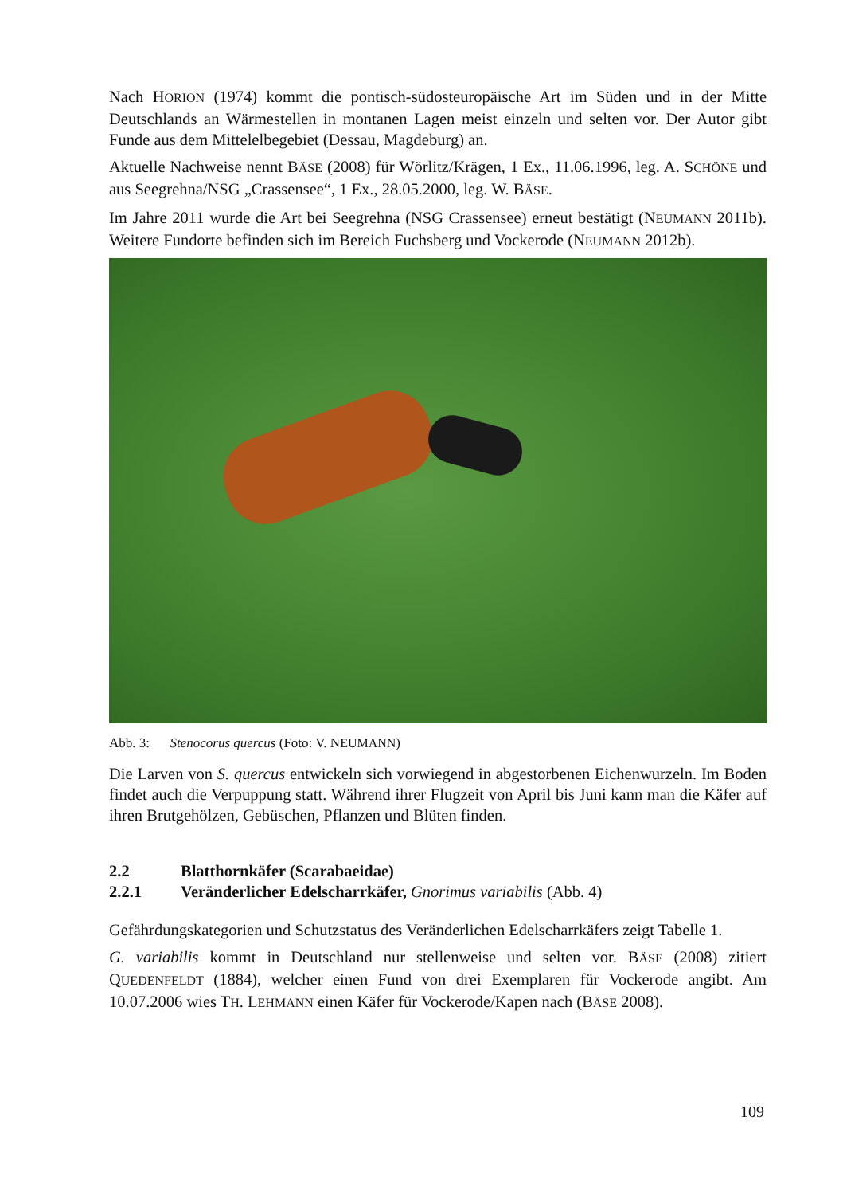Nach HORION (1974) kommt die pontisch-südosteuropäische Art im Süden und in der Mitte Deutschlands an Wärmestellen in montanen Lagen meist einzeln und selten vor. Der Autor gibt Funde aus dem Mittelelbegebiet (Dessau, Magdeburg) an.
Aktuelle Nachweise nennt BÄSE (2008) für Wörlitz/Krägen, 1 Ex., 11.06.1996, leg. A. SCHÖNE und aus Seegrehna/NSG „Crassensee“, 1 Ex., 28.05.2000, leg. W. BÄSE.
Im Jahre 2011 wurde die Art bei Seegrehna (NSG Crassensee) erneut bestätigt (NEUMANN 2011b). Weitere Fundorte befinden sich im Bereich Fuchsberg und Vockerode (NEUMANN 2012b).
Abb. 3: Stenocorus quercus (Foto: V. NEUMANN)
Die Larven von S. quercus entwickeln sich vorwiegend in abgestorbenen Eichenwurzeln. Im Boden findet auch die Verpuppung statt. Während ihrer Flugzeit von April bis Juni kann man die Käfer auf ihren Brutgehölzen, Gebüschen, Pflanzen und Blüten finden.
2.2 Blatthornkäfer (Scarabaeidae)
2.2.1 Veränderlicher Edelscharrkäfer, Gnorimus variabilis (Abb. 4)
Gefährdungskategorien und Schutzstatus des Veränderlichen Edelscharrkäfers zeigt Tabelle 1.
G. variabilis kommt in Deutschland nur stellenweise und selten vor. BÄSE (2008) zitiert QUEDENFELDT (1884), welcher einen Fund von drei Exemplaren für Vockerode angibt. Am 10.07.2006 wies TH. LEHMANN einen Käfer für Vockerode/Kapen nach (BÄSE 2008).
109